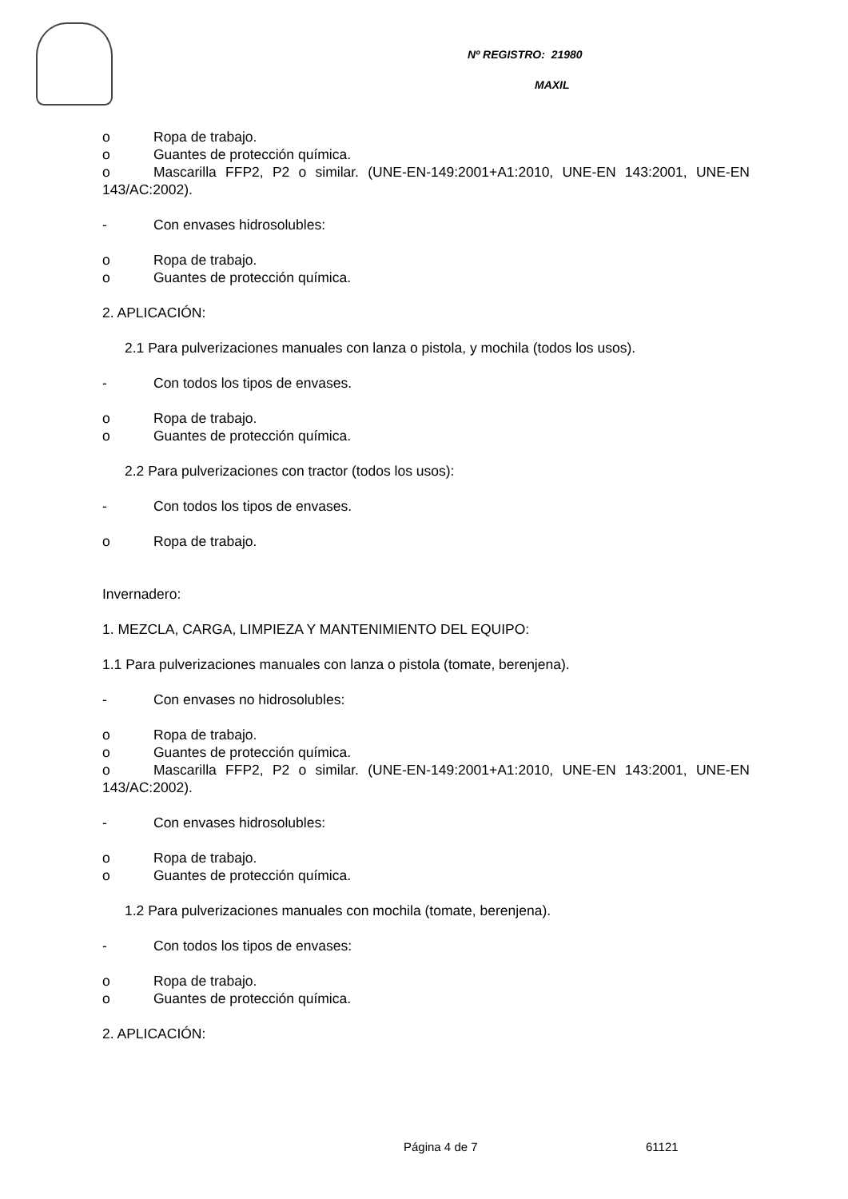Nº REGISTRO: 21980
MAXIL
o Ropa de trabajo.
o Guantes de protección química.
o Mascarilla FFP2, P2 o similar. (UNE-EN-149:2001+A1:2010, UNE-EN 143:2001, UNE-EN 143/AC:2002).
- Con envases hidrosolubles:
o Ropa de trabajo.
o Guantes de protección química.
2. APLICACIÓN:
2.1 Para pulverizaciones manuales con lanza o pistola, y mochila (todos los usos).
- Con todos los tipos de envases.
o Ropa de trabajo.
o Guantes de protección química.
2.2 Para pulverizaciones con tractor (todos los usos):
- Con todos los tipos de envases.
o Ropa de trabajo.
Invernadero:
1. MEZCLA, CARGA, LIMPIEZA Y MANTENIMIENTO DEL EQUIPO:
1.1 Para pulverizaciones manuales con lanza o pistola (tomate, berenjena).
- Con envases no hidrosolubles:
o Ropa de trabajo.
o Guantes de protección química.
o Mascarilla FFP2, P2 o similar. (UNE-EN-149:2001+A1:2010, UNE-EN 143:2001, UNE-EN 143/AC:2002).
- Con envases hidrosolubles:
o Ropa de trabajo.
o Guantes de protección química.
1.2 Para pulverizaciones manuales con mochila (tomate, berenjena).
- Con todos los tipos de envases:
o Ropa de trabajo.
o Guantes de protección química.
2. APLICACIÓN:
Página 4 de 7 61121